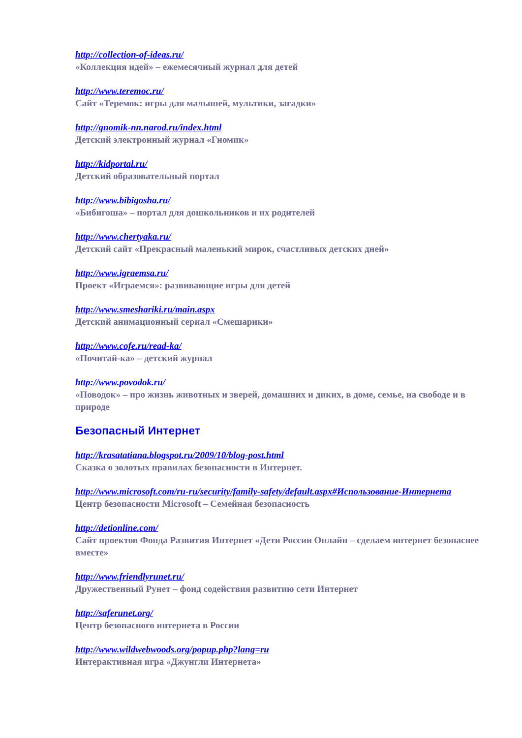http://collection-of-ideas.ru/
«Коллекция идей» – ежемесячный журнал для детей
http://www.teremoc.ru/
Сайт «Теремок: игры для малышей, мультики, загадки»
http://gnomik-nn.narod.ru/index.html
Детский электронный журнал «Гномик»
http://kidportal.ru/
Детский образовательный портал
http://www.bibigosha.ru/
«Бибигоша» – портал для дошкольников и их родителей
http://www.chertyaka.ru/
Детский сайт «Прекрасный маленький мирок, счастливых детских дней»
http://www.igraemsa.ru/
Проект «Играемся»: развивающие игры для детей
http://www.smeshariki.ru/main.aspx
Детский анимационный сериал «Смешарики»
http://www.cofe.ru/read-ka/
«Почитай-ка» – детский журнал
http://www.povodok.ru/
«Поводок» – про жизнь животных и зверей, домашних и диких, в доме, семье, на свободе и в природе
Безопасный Интернет
http://krasatatiana.blogspot.ru/2009/10/blog-post.html
Сказка о золотых правилах безопасности в Интернет.
http://www.microsoft.com/ru-ru/security/family-safety/default.aspx#Использование-Интернета
Центр безопасности Microsoft – Семейная безопасность
http://detionline.com/
Сайт проектов Фонда Развития Интернет «Дети России Онлайн – сделаем интернет безопаснее вместе»
http://www.friendlyrunet.ru/
Дружественный Рунет – фонд содействия развитию сети Интернет
http://saferunet.org/
Центр безопасного интернета в России
http://www.wildwebwoods.org/popup.php?lang=ru
Интерактивная игра «Джунгли Интернета»